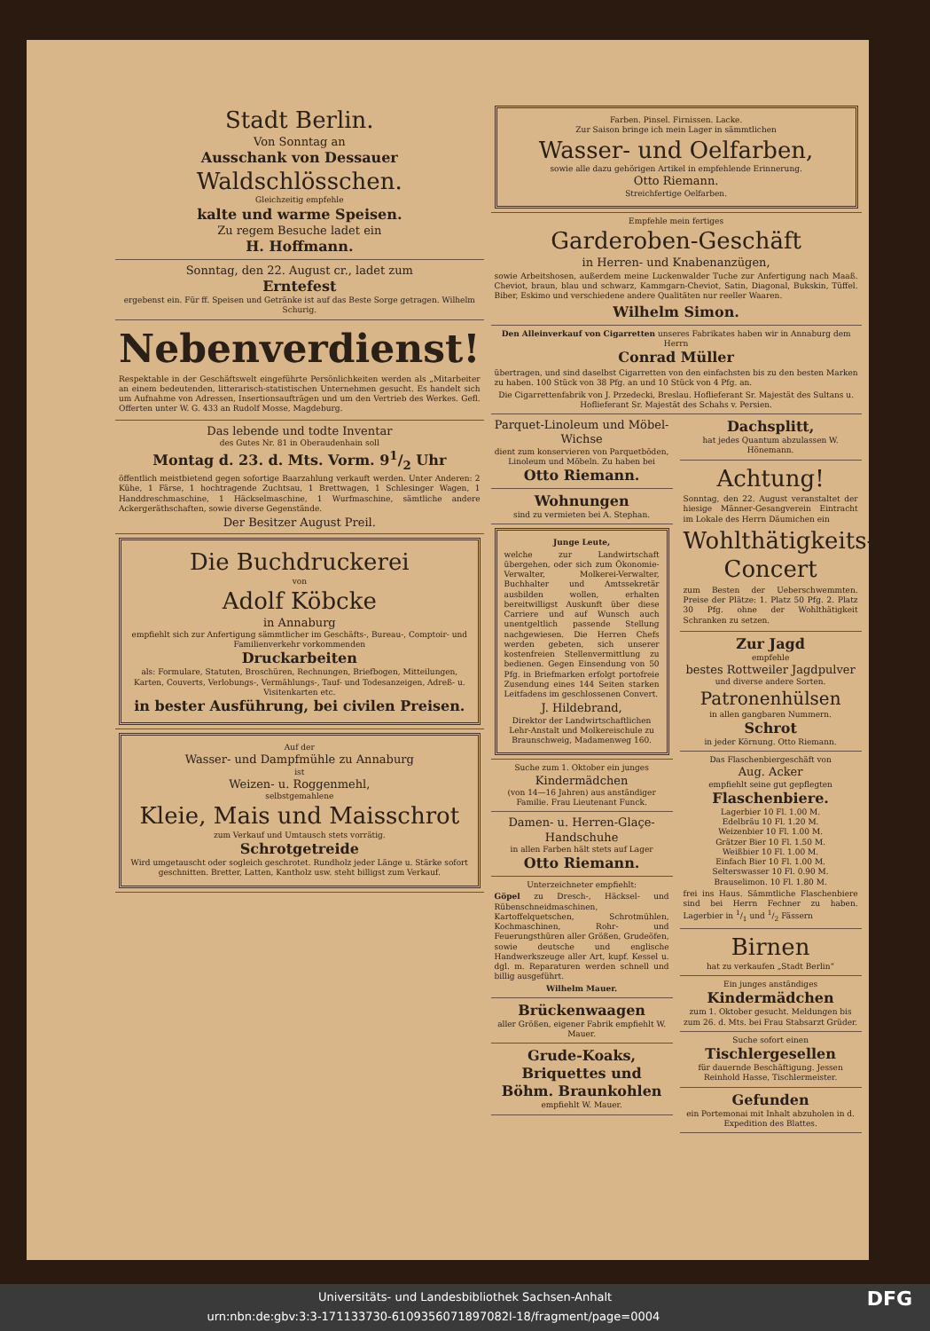Stadt Berlin.
Von Sonntag an
Ausschank von Dessauer
Waldschlösschen.
Gleichzeitig empfehle
kalte und warme Speisen.
Zu regem Besuche ladet ein
H. Hoffmann.
Sonntag, den 22. August cr., ladet zum
Erntefest
ergebenst ein. Für ff. Speisen und Getränke ist auf das Beste Sorge getragen. Wilhelm Schurig.
Nebenverdienst!
Respektable in der Geschäftswelt eingeführte Persönlichkeiten werden als „Mitarbeiter an einem bedeutenden, litterarisch-statistischen Unternehmen gesucht. Es handelt sich um Aufnahme von Adressen, Insertionsaufträgen und um den Vertrieb des Werkes. Gefl. Offerten unter W. G. 433 an Rudolf Mosse, Magdeburg.
Das lebende und todte Inventar
des Gutes Nr. 81 in Oberaudenhain soll
Montag d. 23. d. Mts. Vorm. 91/2 Uhr
öffentlich meistbietend gegen sofortige Baarzahlung verkauft werden. Unter Anderen: 2 Kühe, 1 Färse, 1 hochtragende Zuchtsau, 1 Brettwagen, 1 Schlesinger Wagen, 1 Handdreschmaschine, 1 Häckselmaschine, 1 Wurfmaschine, sämtliche andere Ackergeräthschaften, sowie diverse Gegenstände.
Der Besitzer August Preil.
Die Buchdruckerei
von
Adolf Köbcke
in Annaburg
empfiehlt sich zur Anfertigung sämmtlicher im Geschäfts-, Bureau-, Comptoir- und Familienverkehr vorkommenden
Druckarbeiten
als: Formulare, Statuten, Broschüren, Rechnungen, Briefbogen, Mitteilungen, Karten, Couverts, Verlobungs-, Vermählungs-, Tauf- und Todesanzeigen, Adreß- u. Visitenkarten etc.
in bester Ausführung, bei civilen Preisen.
Auf der
Wasser- und Dampfmühle zu Annaburg
ist
Weizen- u. Roggenmehl,
selbstgemahlene
Kleie, Mais und Maisschrot
zum Verkauf und Umtausch stets vorrätig.
Schrotgetreide
Wird umgetauscht oder sogleich geschrotet. Rundholz jeder Länge u. Stärke sofort geschnitten. Bretter, Latten, Kantholz usw. steht billigst zum Verkauf.
Farben. Pinsel. Firnissen. Lacke.
Zur Saison bringe ich mein Lager in sämmtlichen
Wasser- und Oelfarben,
sowie alle dazu gehörigen Artikel in empfehlende Erinnerung.
Otto Riemann.
Streichfertige Oelfarben.
Empfehle mein fertiges
Garderoben-Geschäft
in Herren- und Knabenanzügen,
sowie Arbeitshosen, außerdem meine Luckenwalder Tuche zur Anfertigung nach Maaß. Cheviot, braun, blau und schwarz, Kammgarn-Cheviot, Satin, Diagonal, Bukskin, Tüffel. Biber, Eskimo und verschiedene andere Qualitäten nur reeller Waaren.
Wilhelm Simon.
Den Alleinverkauf von Cigarretten unseres Fabrikates haben wir in Annaburg dem Herrn
Conrad Müller
übertragen, und sind daselbst Cigarretten von den einfachsten bis zu den besten Marken zu haben. 100 Stück von 38 Pfg. an und 10 Stück von 4 Pfg. an.
Die Cigarrettenfabrik von J. Przedecki, Breslau. Hoflieferant Sr. Majestät des Sultans u. Hoflieferant Sr. Majestät des Schahs v. Persien.
Parquet-Linoleum und Möbel-Wichse
dient zum konservieren von Parquetböden, Linoleum und Möbeln. Zu haben bei
Otto Riemann.
Wohnungen
sind zu vermieten bei A. Stephan.
Junge Leute,
welche zur Landwirtschaft übergehen, oder sich zum Ökonomie-Verwalter, Molkerei-Verwalter, Buchhalter und Amtssekretär ausbilden wollen, erhalten bereitwilligst Auskunft über diese Carriere und auf Wunsch auch unentgeltlich passende Stellung nachgewiesen. Die Herren Chefs werden gebeten, sich unserer kostenfreien Stellenvermittlung zu bedienen. Gegen Einsendung von 50 Pfg. in Briefmarken erfolgt portofreie Zusendung eines 144 Seiten starken Leitfadens im geschlossenen Convert.
J. Hildebrand,
Direktor der Landwirtschaftlichen Lehr-Anstalt und Molkereischule zu Braunschweig, Madamenweg 160.
Suche zum 1. Oktober ein junges
Kindermädchen
(von 14—16 Jahren) aus anständiger Familie. Frau Lieutenant Funck.
Damen- u. Herren-Glaçe-Handschuhe
in allen Farben hält stets auf Lager
Otto Riemann.
Unterzeichneter empfiehlt:
Göpel zu Dresch-, Häcksel- und Rübenschneidmaschinen, Kartoffelquetschen, Schrotmühlen, Kochmaschinen, Rohr- und Feuerungsthüren aller Größen, Grudeöfen, sowie deutsche und englische Handwerkszeuge aller Art, kupf. Kessel u. dgl. m. Reparaturen werden schnell und billig ausgeführt.
Wilhelm Mauer.
Brückenwaagen
aller Größen, eigener Fabrik empfiehlt W. Mauer.
Grude-Koaks, Briquettes und Böhm. Braunkohlen
empfiehlt W. Mauer.
Dachsplitt,
hat jedes Quantum abzulassen W. Hönemann.
Achtung!
Sonntag, den 22. August veranstaltet der hiesige Männer-Gesangverein Eintracht im Lokale des Herrn Däumichen ein
Wohlthätigkeits-Concert
zum Besten der Ueberschwemmten. Preise der Plätze: 1. Platz 50 Pfg. 2. Platz 30 Pfg. ohne der Wohlthätigkeit Schranken zu setzen.
Zur Jagd
empfehle
bestes Rottweiler Jagdpulver
und diverse andere Sorten.
Patronenhülsen
in allen gangbaren Nummern.
Schrot
in jeder Körnung. Otto Riemann.
Das Flaschenbiergeschäft von
Aug. Acker
empfiehlt seine gut gepflegten
Flaschenbiere.
Lagerbier 10 Fl. 1.00 M.
Edelbräu 10 Fl. 1.20 M.
Weizenbier 10 Fl. 1.00 M.
Grätzer Bier 10 Fl. 1.50 M.
Weißbier 10 Fl. 1.00 M.
Einfach Bier 10 Fl. 1.00 M.
Selterswasser 10 Fl. 0.90 M.
Brauselimon. 10 Fl. 1.80 M.
frei ins Haus. Sämmtliche Flaschenbiere sind bei Herrn Fechner zu haben. Lagerbier in 1/1 und 1/2 Fässern
Birnen
hat zu verkaufen „Stadt Berlin“
Ein junges anständiges
Kindermädchen
zum 1. Oktober gesucht. Meldungen bis zum 26. d. Mts. bei Frau Stabsarzt Grüder.
Suche sofort einen
Tischlergesellen
für dauernde Beschäftigung. Jessen Reinhold Hasse, Tischlermeister.
Gefunden
ein Portemonai mit Inhalt abzuholen in d. Expedition des Blattes.
Universitäts- und Landesbibliothek Sachsen-Anhalt
urn:nbn:de:gbv:3:3-171133730-6109356071897082l-18/fragment/page=0004 DFG